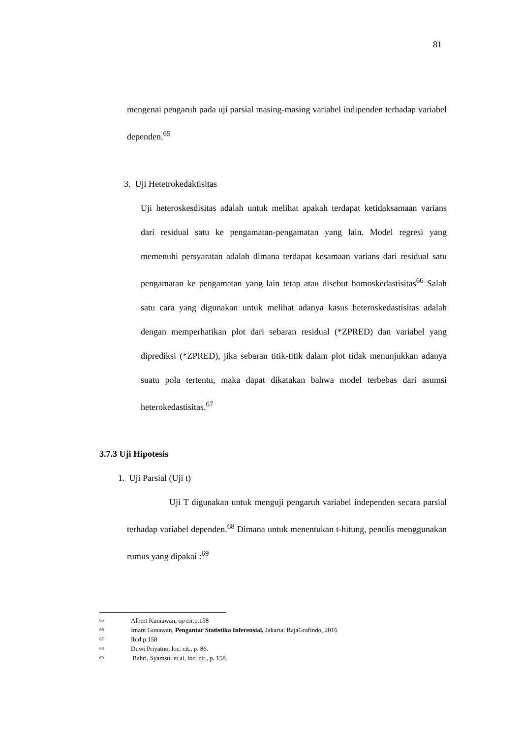81
mengenai pengaruh pada uji parsial masing-masing variabel indipenden terhadap variabel dependen.<sup>65</sup>
3. Uji Hetetrokedaktisitas
Uji heteroskesdisitas adalah untuk melihat apakah terdapat ketidaksamaan varians dari residual satu ke pengamatan-pengamatan yang lain. Model regresi yang memenuhi persyaratan adalah dimana terdapat kesamaan varians dari residual satu pengamatan ke pengamatan yang lain tetap atau disebut homoskedastisitas<sup>66</sup> Salah satu cara yang digunakan untuk melihat adanya kasus heteroskedastisitas adalah dengan memperhatikan plot dari sebaran residual (*ZPRED) dan variabel yang diprediksi (*ZPRED), jika sebaran titik-titik dalam plot tidak menunjukkan adanya suatu pola tertentu, maka dapat dikatakan bahwa model terbebas dari asumsi heterokedastisitas.<sup>67</sup>
3.7.3 Uji Hipotesis
1. Uji Parsial (Uji t)
Uji T digunakan untuk menguji pengaruh variabel independen secara parsial terhadap variabel dependen.<sup>68</sup> Dimana untuk menentukan t-hitung, penulis menggunakan rumus yang dipakai :<sup>69</sup>
65 Albert Kuniawan, op cit. p.158
66 Imam Gunawan, Pengantar Statistika Inferensial, Jakarta: RajaGrafindo, 2016
67 Ibid p.158
68 Duwi Priyatno, loc. cit., p. 86.
69 Bahri, Syamsul et al, loc. cit., p. 158.